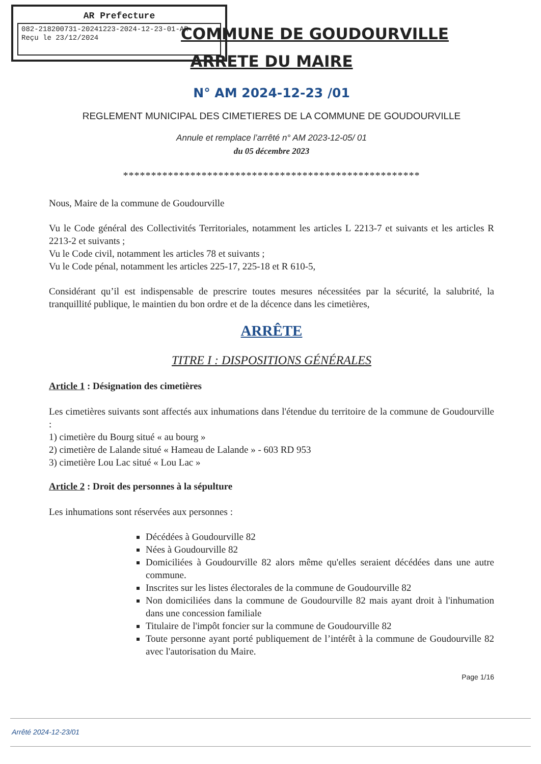AR Prefecture
082-218200731-20241223-2024-12-23-01-AR
Reçu le 23/12/2024
COMMUNE DE GOUDOURVILLE
ARRETE DU MAIRE
N° AM 2024-12-23 /01
REGLEMENT MUNICIPAL DES CIMETIERES DE LA COMMUNE DE GOUDOURVILLE
Annule et remplace l’arrêté n° AM 2023-12-05/ 01
du 05 décembre 2023
*****************************************************
Nous, Maire de la commune de Goudourville
Vu le Code général des Collectivités Territoriales, notamment les articles L 2213-7 et suivants et les articles R 2213-2 et suivants ;
Vu le Code civil, notamment les articles 78 et suivants ;
Vu le Code pénal, notamment les articles 225-17, 225-18 et R 610-5,
Considérant qu’il est indispensable de prescrire toutes mesures nécessitées par la sécurité, la salubrité, la tranquillité publique, le maintien du bon ordre et de la décence dans les cimetières,
ARRÊTE
TITRE I : DISPOSITIONS GÉNÉRALES
Article 1 : Désignation des cimetières
Les cimetières suivants sont affectés aux inhumations dans l'étendue du territoire de la commune de Goudourville :
1) cimetière du Bourg situé « au bourg »
2) cimetière de Lalande situé « Hameau de Lalande » - 603 RD 953
3) cimetière Lou Lac situé « Lou Lac »
Article 2 : Droit des personnes à la sépulture
Les inhumations sont réservées aux personnes :
Décédées à Goudourville 82
Nées à Goudourville 82
Domiciliées à Goudourville 82 alors même qu'elles seraient décédées dans une autre commune.
Inscrites sur les listes électorales de la commune de Goudourville 82
Non domiciliées dans la commune de Goudourville 82 mais ayant droit à l'inhumation dans une concession familiale
Titulaire de l'impôt foncier sur la commune de Goudourville 82
Toute personne ayant porté publiquement de l’intérêt à la commune de Goudourville 82 avec l'autorisation du Maire.
Page 1/16
Arrêté 2024-12-23/01